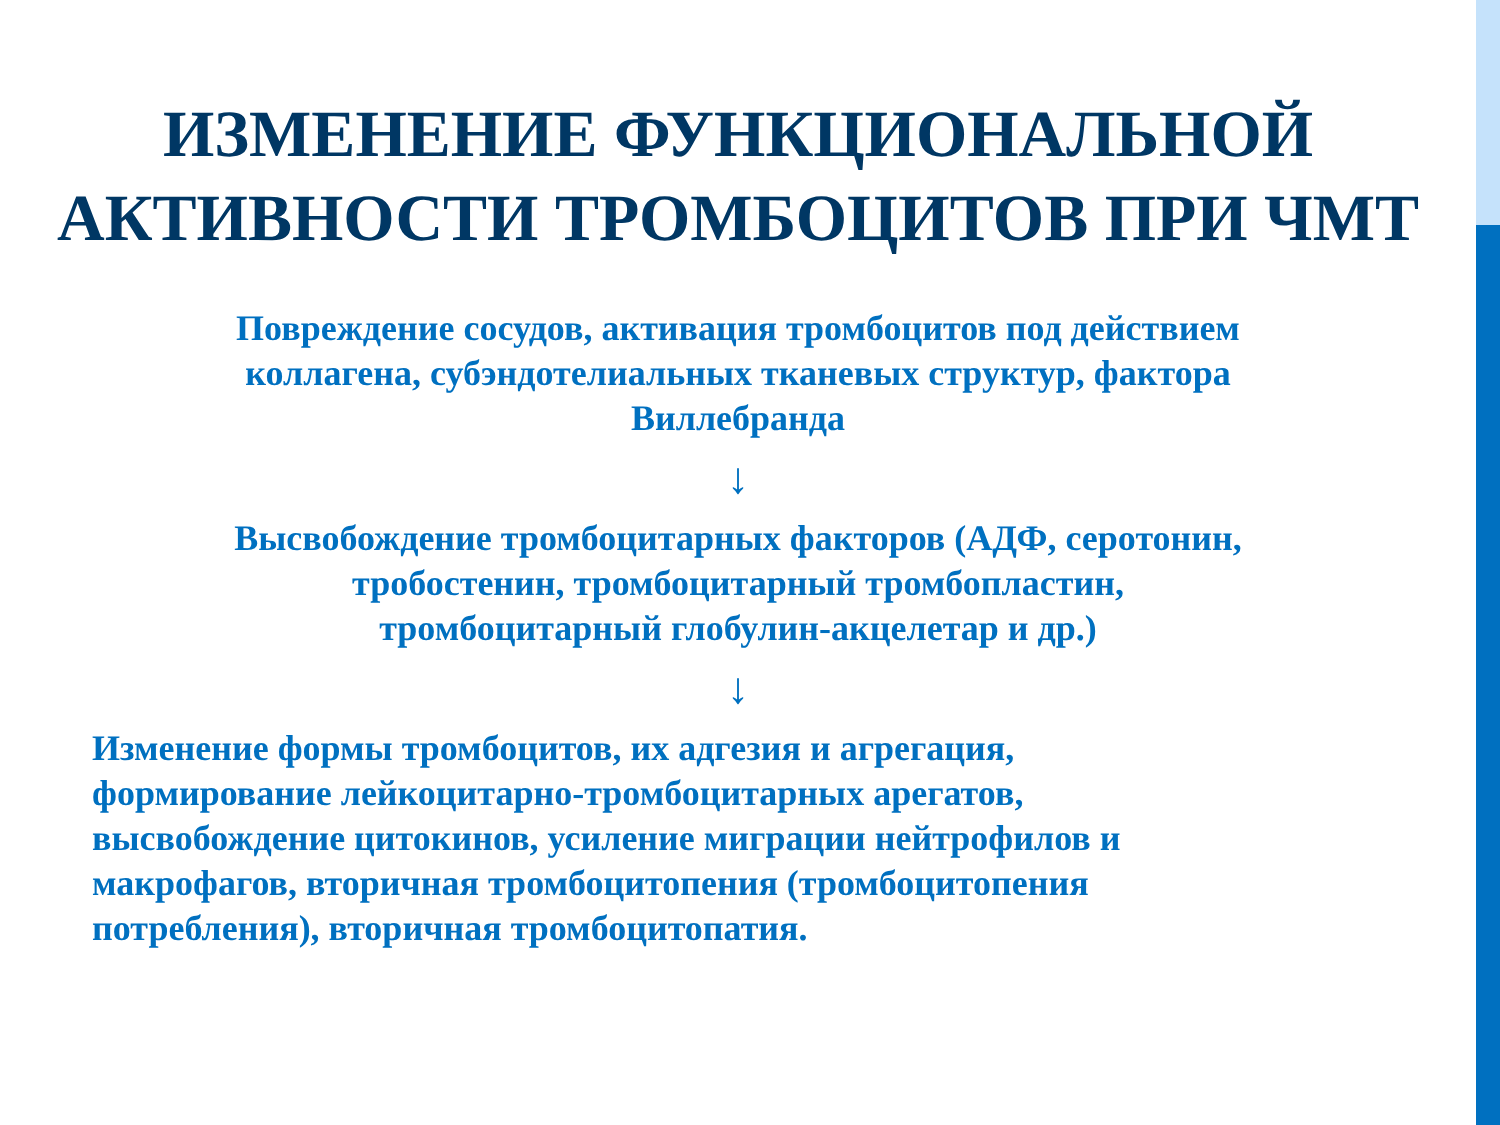ИЗМЕНЕНИЕ ФУНКЦИОНАЛЬНОЙ
АКТИВНОСТИ ТРОМБОЦИТОВ ПРИ ЧМТ
Повреждение сосудов, активация тромбоцитов под действием
коллагена, субэндотелиальных тканевых структур, фактора
Виллебранда
↓
Высвобождение тромбоцитарных факторов (АДФ, серотонин,
тробостенин, тромбоцитарный тромбопластин,
тромбоцитарный глобулин-акцелетар и др.)
↓
Изменение формы тромбоцитов, их адгезия и агрегация,
формирование лейкоцитарно-тромбоцитарных арегатов,
высвобождение цитокинов, усиление миграции нейтрофилов и
макрофагов, вторичная тромбоцитопения (тромбоцитопения
потребления), вторичная тромбоцитопатия.